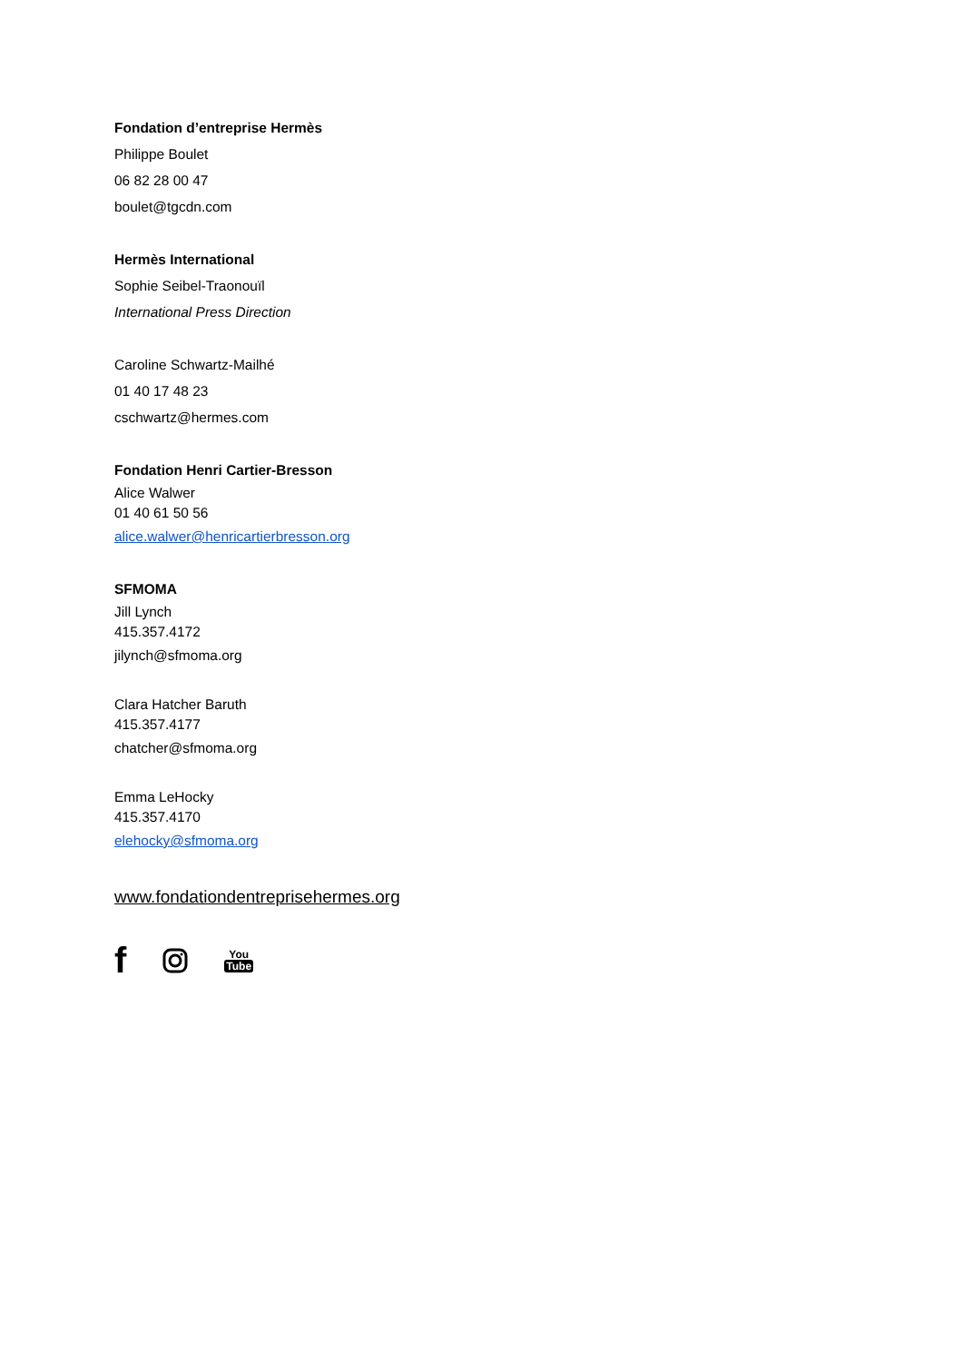Fondation d’entreprise Hermès
Philippe Boulet
06 82 28 00 47
boulet@tgcdn.com
Hermès International
Sophie Seibel-Traonouïl
International Press Direction
Caroline Schwartz-Mailhé
01 40 17 48 23
cschwartz@hermes.com
Fondation Henri Cartier-Bresson
Alice Walwer
01 40 61 50 56
alice.walwer@henricartierbresson.org
SFMOMA
Jill Lynch
415.357.4172
jilynch@sfmoma.org
Clara Hatcher Baruth
415.357.4177
chatcher@sfmoma.org
Emma LeHocky
415.357.4170
elehocky@sfmoma.org
www.fondationdentreprisehermes.org
f You
Tube